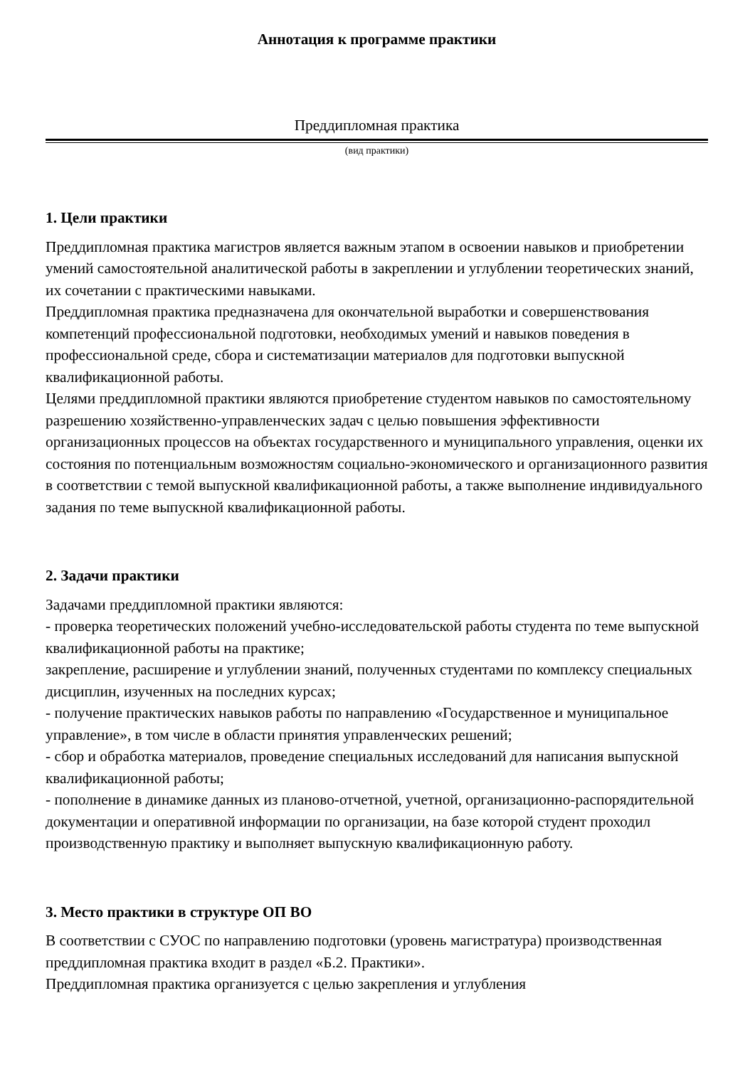Аннотация к программе практики
Преддипломная практика
(вид практики)
1. Цели практики
Преддипломная практика магистров является важным этапом в освоении навыков и приобретении умений самостоятельной аналитической работы в закреплении и углублении теоретических знаний, их сочетании с практическими навыками.
Преддипломная практика предназначена для окончательной выработки и совершенствования компетенций профессиональной подготовки, необходимых умений и навыков поведения в профессиональной среде, сбора и систематизации материалов для подготовки выпускной квалификационной работы.
Целями преддипломной практики являются приобретение студентом навыков по самостоятельному разрешению хозяйственно-управленческих задач с целью повышения эффективности организационных процессов на объектах государственного и муниципального управления, оценки их состояния по потенциальным возможностям социально-экономического и организационного развития в соответствии с темой выпускной квалификационной работы, а также выполнение индивидуального задания по теме выпускной квалификационной работы.
2. Задачи практики
Задачами преддипломной практики являются:
- проверка теоретических положений учебно-исследовательской работы студента по теме выпускной квалификационной работы на практике;
закрепление, расширение и углублении знаний, полученных студентами по комплексу специальных дисциплин, изученных на последних курсах;
- получение практических навыков работы по направлению «Государственное и муниципальное управление», в том числе в области принятия управленческих решений;
- сбор и обработка материалов, проведение специальных исследований для написания выпускной квалификационной работы;
- пополнение в динамике данных из планово-отчетной, учетной, организационно-распорядительной документации и оперативной информации по организации, на базе которой студент проходил производственную практику и выполняет выпускную квалификационную работу.
3. Место практики в структуре ОП ВО
В соответствии с СУОС по направлению подготовки (уровень магистратура) производственная преддипломная практика входит в раздел «Б.2. Практики».
Преддипломная практика организуется с целью закрепления и углубления